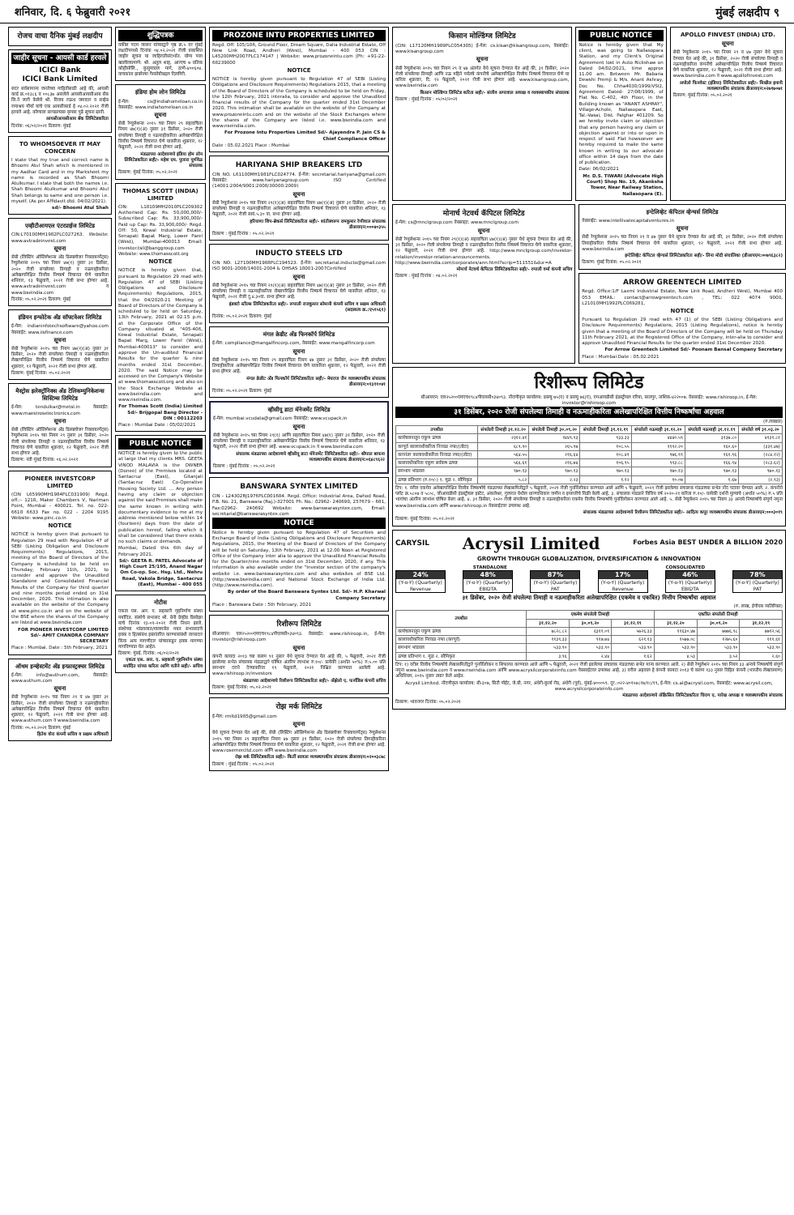शनिवार, दि. ६ फेब्रुवारी २०२१ मुंबई लक्षदीप ९
रोजच वाचा दैनिक मुंबई लक्षदीप
जाहीर सूचना - आयसी कार्ड हरवले
ICICI Bank
ICICI Bank Limited
सदर सर्वसामान्य जनतेच्या माहितीसाठी आहे की, आयसी कार्ड क्र.०१३८६ व ००८३७ असलेले आयसीआयसीआय बँक लि.ने जारी केलेले श्री. विजय राऊध जमादार व साहेब रामाश्रय मौर्या यांचे एक आयसीकार्ड हे ०४.०२.२०२१ रोजी हरवले आहे. कोणाला सापडल्यास कृपया पुढे सूचना द्यावी.
आयसीआयसीआय बँक लिमिटेडकरिता
दिनांक: ०६/०२/२०२१ ठिकाण: मुंबई
TO WHOMSOEVER IT MAY CONCERN
I state that my true and correct name is Bhoomi Atul Shah which is mentioned in my Aadhar Card and in my Marksheet my name is recorded as Shah Bhoomi Atulkumar. I state that both the names i.e. Shah Bhoomi Atulkumar and Bhoomi Atul Shah belongs to same and one person i.e. myself. (As per Affidavit dtd. 04/02/2021).
sd/- Bhoomi Atul Shah
एव्हीटीआयएल एंटरप्राईज लिमिटेड
CIN:L70100MH1982PLC027263. Website: www.avtradeinvest.com
सूचना
सेबी (लिस्टिंग ऑब्लिगेशन्स अँड डिस्क्लोजर रिक्वायरमेंट्स) रेग्युलेशन्स २०१५ च्या नियम ४७(१) नुसार ३१ डिसेंबर, २०२० रोजी संपलेल्या तिमाही व नऊमाहीकरिता अलेखापरिक्षित वित्तीय निष्कर्ष विचारात घेणे याकरिता शनिवार, १३ फेब्रुवारी, २०२१ रोजी सभा होणार आहे. www.avtradeinvest.com व www.bseindia.com
दिनांक: ०५.०२.२०२१ ठिकाण: मुंबई
इंडियन इन्फोटेक अँड सॉफ्टवेअर लिमिटेड
ई-मेल: indianinfotechsoftware@yahoo.com वेबसाईट: www.iisfinance.com
सूचना
सेबी रेग्युलेशन्स २०१५ च्या नियम ४७(१)(अ) नुसार ३१ डिसेंबर, २०२० रोजी संपलेल्या तिमाही व नऊमाहीकरिता लेखापरिक्षित वित्तीय निष्कर्ष विचारात घेणे याकरिता शुक्रवार, १२ फेब्रुवारी, २०२१ रोजी सभा होणार आहे.
ठिकाण: मुंबई दिनांक: ०५.०२.२०२१
मैस्ट्रोस इलेक्ट्रॉनिक्स अँड टेलिकम्युनिकेशन्स सिस्टिम्स लिमिटेड
ई-मेल: tendulkar@metsl.in वेबसाईट: www.maestroselectronics.com
सूचना
सेबी (लिस्टिंग ऑब्लिगेशन्स अँड डिस्क्लोजर रिक्वायरमेंट्स) रेग्युलेशन्स २०१५ च्या नियम २९ नुसार ३१ डिसेंबर, २०२० रोजी संपलेल्या तिमाही व नऊमाहीकरिता वित्तीय निष्कर्ष विचारात घेणे याकरिता शुक्रवार, १२ फेब्रुवारी, २०२१ रोजी सभा होणार आहे.
ठिकाण: नवी मुंबई दिनांक: ०६.०२.२०२१
PIONEER INVESTCORP LIMITED
(CIN L65990MH1984PLC031909) Regd. off.:- 1218, Maker Chambers V, Nariman Point, Mumbai - 400021. Tel. no. 022- 6618 6633 Fax no. 022 - 2204 9195 Website: www.pinc.co.in
NOTICE
NOTICE is hereby given that pursuant to Regulation 29 read with Regulation 47 of SEBI (Listing Obligation and Disclosure Requirements) Regulations, 2015, meeting of the Board of Directors of the Company is scheduled to be held on Thursday, February 11th, 2021, to consider and approve the Unaudited Standalone and Consolidated Financial Results of the Company for third quarter and nine months period ended on 31st December, 2020. This intimation is also available on the website of the Company at www.pinc.co.in and on the website of the BSE where the shares of the Company are listed at www.bseindia.com
FOR PIONEER INVESTCORP LIMITED Sd/- AMIT CHANDRA COMPANY SECRETARY
Place : Mumbai. Date : 5th February, 2021
ऑथम इन्व्हेस्टमेंट अँड इन्फ्रास्ट्रक्चर लिमिटेड
ई-मेल: info@authum.com, वेबसाईट: www.authum.com
सूचना
सेबी रेग्युलेशन्स २०१५ च्या नियम २९ व ४७ नुसार ३१ डिसेंबर, २०२० रोजी संपलेल्या तिमाही व नऊमाहीकरिता अलेखापरिक्षित वित्तीय निष्कर्ष विचारात घेणे याकरिता शुक्रवार, १२ फेब्रुवारी, २०२१ रोजी सभा होणार आहे. www.authum.com व www.bseindia.com
दिनांक: ०५.०२.२०२१ ठिकाण: मुंबई
हितेश वोरा कंपनी सचिव व सक्षम अधिकारी
शुद्धिपत्रक
वकील पदम जालन यांच्याद्वारे पृष्ठ क्र.५ वर मुंबई लक्षदीपमध्ये दिनांक ०४.०२.२०२१ रोजी प्रकाशित जाहीर सूचना या जाहिरातीसंदर्भात. योग्य पत्ता खालीलप्रमाणे: श्री. अतुल शाह, आरएच ७ प्रतिक कोहौसोलि., कुसुमाग्रज मार्ग, ठाणे-४००६०४. वाचकांना झालेल्या गैरसोयीबद्दल दिलगिरी.
इंडिया होम लोन लिमिटेड
ई-मेल: cs@indiahomeloan.co.in वेबसाईट: www.indiahomeloan.co.in
सूचना
सेबी रेग्युलेशन्स २०१५ च्या नियम २९ सहवाचिता नियम ४७(१)(अ) नुसार ३१ डिसेंबर, २०२० रोजी संपलेल्या तिमाही व नऊमाहीकरिता अलेखापरिक्षित वित्तीय निष्कर्ष विचारात घेणे याकरिता शुक्रवार, १२ फेब्रुवारी, २०२१ रोजी सभा होणार आहे.
मंडळाच्या आदेशान्वये इंडिया होम लोन लिमिटेडकरिता सही/- महेश एम. पुजारा पूर्णवेळ संचालक
ठिकाण: मुंबई दिनांक: ०५.०२.२०२१
THOMAS SCOTT (INDIA) LIMITED
CIN: L18109MH2010PLC209302 Authorised Cap: Rs. 50,000,000/- Subscribed Cap: Rs. 33,900,000/- Paid up Cap: Rs. 33,900,000/- Regd. Off: 50, Kewal Industrial Estate, Senapati Bapat Marg, Lower Parel (West), Mumbai-400013 Email: investor.tsil@banggroup.com Website: www.thomasscott.org
NOTICE
NOTICE is hereby given that, pursuant to Regulation 29 read with Regulation 47 of SEBI (Listing Obligations and Disclosure Requirements) Regulations, 2015, that the 04/2020-21 Meeting of Board of Directors of the Company is scheduled to be held on Saturday, 13th February, 2021 at 02.15 p.m. at the Corporate Office of the Company situated at "405-406, Kewal Industrial Estate, Senapati Bapat Marg, Lower Parel (West), Mumbai-400013" to consider and approve the Un-audited Financial Results for the quarter & nine months ended 31st December, 2020. The said Notice may be accessed on the Company's Website at www.thomasscott.org and also on the Stock Exchange Website at www.bseindia.com and www.nseindia.com.
For Thomas Scott (India) Limited Sd/- Brijgopal Bang Director - DIN : 00112203
Place : Mumbai Date : 05/02/2021
PUBLIC NOTICE
NOTICE is hereby given to the public at large that my clients MRS. GEETA VINOD MALAVIA is the OWNER (Donee) of the Premises located at Santacruz (East), Gitanjali (Santacruz East) Co-Operative Housing Society Ltd. ... Any person having any claim or objection against the said Premises shall make the same known in writing with documentary evidence to me at my address mentioned below within 14 (fourteen) days from the date of publication hereof, failing which it shall be considered that there exists no such claims or demands.
Mumbai, Dated this 6th day of February 2021.
Sd/- GEETA R. PATEL Advocate of High Court 25/195, Anand Nagar Om Co-op. Soc. Hsg. Ltd., Nehru Road, Vakola Bridge, Santacruz (East), Mumbai – 400 055
नोटीस
एकता एस. आर. ए. सहकारी गृहनिर्माण संस्था मर्यादित. संस्थेचे सभासद श्री. बेनी डेव्हीड डिसोझा यांचे दिनांक १३-०१-२०२१ रोजी निधन झाले. संस्थेच्या भांडवलात/मालमत्तेत मयत सभासदाचे हक्क व हितसंबंध हस्तांतरित करण्यासंबंधी वारसदार किंवा अन्य मागणीदार यांच्याकडून हक्क मागण्या मागविण्यात येत आहेत.
ठिकाण: मुंबई. दिनांक: ०६/०२/२०२१
एकता एस. आर. ए. सहकारी गृहनिर्माण संस्था मर्यादित यांच्या करिता आणि वतीने सही/- सचिव
PROZONE INTU PROPERTIES LIMITED
Regd. Off: 105/106, Ground Floor, Dream Square, Dalia Industrial Estate, Off New Link Road, Andheri (West), Mumbai - 400 053 CIN : L45200MH2007PLC174147 | Website: www.prozoneintu.com |Ph: +91-22-68239000
NOTICE
NOTICE is hereby given pursuant to Regulation 47 of SEBI (Listing Obligations and Disclosure Requirements) Regulations 2015, that a meeting of the Board of Directors of the Company is scheduled to be held on Friday, the 12th February, 2021 interalia, to consider and approve the Unaudited financial results of the Company for the quarter ended 31st December 2020. This intimation shall be available on the website of the Company at www.prozoneintu.com and on the website of the Stock Exchanges where the shares of the Company are listed i.e. www.bseindia.com and www.nseindia.com.
For Prozone Intu Properties Limited Sd/- Ajayendra P. Jain CS & Chief Compliance Officer
Date : 05.02.2021 Place : Mumbai
HARIYANA SHIP BREAKERS LTD
CIN NO. L61100MH1981PLC024774. ई-मेल: secretarial.hariyana@gmail.com वेबसाईट: www.hariyanagroup.com ISO Certified (14001:2004/9001:2008/30000:2009)
सूचना
सेबी रेग्युलेशन्स २०१५ च्या नियम २९(१)(अ) सहवाचिता नियम ४७(१)(अ) नुसार ३१ डिसेंबर, २०२० रोजी संपलेल्या तिमाही व नऊमाहीकरिता अलेखापरिक्षित वित्तीय निष्कर्ष विचारात घेणे याकरिता शनिवार, १३ फेब्रुवारी, २०२१ रोजी सायं.५.३० वा. सभा होणार आहे.
हरियाणा शिप-ब्रेकर्स लिमिटेडकरिता सही/- शांतीस्वरूप रामकुमार रेणीवाल संचालक डीआयएन:०००४०३५५
ठिकाण : मुंबई दिनांक : ०५.०२.२०२१
INDUCTO STEELS LTD
CIN NO. L27100MH1988PLC194523. ई-मेल: secretarial.inducto@gmail.com ISO 9001-2008/14001-2004 & OHSAS 18001-2007Certified
सूचना
सेबी रेग्युलेशन्स २०१५ च्या नियम २९(१)(अ) सहवाचिता नियम ४७(१)(अ) नुसार ३१ डिसेंबर, २०२० रोजी संपलेल्या तिमाही व नऊमाहीकरिता लेखापरिक्षित वित्तीय निष्कर्ष विचारात घेणे याकरिता शनिवार, १३ फेब्रुवारी, २०२१ रोजी दु.४.३०वा. सभा होणार आहे.
इंडक्टो स्टील्स लिमिटेडकरिता सही/- रूपाली राजकुमार सोमानी कंपनी सचिव व सक्षम अधिकारी (सदस्यत्व क्र.:ए५९५६१)
दिनांक: ०५.०२.२०२१ ठिकाण: मुंबई
मंगल क्रेडीट अँड फिनकॉर्प लिमिटेड
ई-मेल: compliance@mangalfincorp.com, वेबसाईट: www.mangalfincorp.com
सूचना
सेबी रेग्युलेशन्स २०१५ च्या नियम २९ सहवाचिता नियम ४७ नुसार ३१ डिसेंबर, २०२० रोजी संपलेल्या तिमाहीकरिता अलेखापरिक्षित वित्तीय निष्कर्ष विचारात घेणे याकरिता शुक्रवार, १२ फेब्रुवारी, २०२१ रोजी सभा होणार आहे.
मंगल क्रेडीट अँड फिनकॉर्प लिमिटेडकरिता सही/- मेघराज जैन व्यवस्थापकीय संचालक डीआयएन:०१३११०४१
दिनांक: ०५.०२.२०२१ ठिकाण: मुंबई
व्हीसीयू डाटा मॅनेजमेंट लिमिटेड
ई-मेल: mumbai.vcudata@gmail.com वेबसाईट: www.vcupack.in
सूचना
सेबी रेग्युलेशन्स २०१५ च्या नियम २९(१) आणि सहवाचिता नियम ४७(१) नुसार ३१ डिसेंबर, २०२० रोजी संपलेल्या तिमाही व नऊमाहीकरिता अलेखापरिक्षित वित्तीय निष्कर्ष विचारात घेणे याकरिता शनिवार, १३ फेब्रुवारी, २०२१ रोजी सभा होणार आहे. www.vcupack.in व www.bseindia.com
संचालक मंडळाच्या आदेशान्वये व्हीसीयू डाटा मॅनेजमेंट लिमिटेडकरिता सही/- श्रीपाल बाफना व्यवस्थापकीय संचालक डीआयएन:०६४८९६२२
ठिकाण : मुंबई दिनांक : ०५.०२.२०२१
BANSWARA SYNTEX LIMITED
CIN - L24302RJ1976PLC001684. Regd. Office: Industrial Area, Dahod Road, P.B. No. 21, Banswara (Raj.)-327001 Ph. No.: 02962- 240690, 257679 – 681, Fax:02962- 240692 Website: www.banswarasyntex.com, Email: secretarial@banswarasyntex.com
NOTICE
Notice is hereby given pursuant to Regulation 47 of Securities and Exchange Board of India (Listing Obligations and Disclosure Requirements) Regulations, 2015, the Meeting of the Board of Directors of the Company will be held on Saturday, 13th February, 2021 at 12.00 Noon at Registered Office of the Company inter alia to approve the Unaudited Financial Results for the Quarter/nine months ended on 31st December, 2020, if any. This information is also available under the "Investor section of the company's website i.e. www.banswarasyntex.com and also websites of BSE Ltd. (http://www.bseindia.com) and National Stock Exchange of India Ltd. (http://www.nseindia.com).
By order of the Board Banswara Syntex Ltd. Sd/- H.P. Kharwal Company Secretary
Place : Banswara Date : 5th February, 2021
रिशीरूप लिमिटेड
सीआयएन: एल२५२००एमएच१९८४पीएलसी०३४०९३. वेबसाईट: www.rishiroop.in, ई-मेल: investor@rishiroop.com
सूचना
कंपनी कायदा २०१३ च्या कलम ९१ नुसार येथे सूचना देण्यात येत आहे की, ५ फेब्रुवारी, २०२१ रोजी झालेल्या सभेत संचालक मंडळाद्वारे घोषित अंतरिम लाभांश रु.१०/- प्रत्येकी (अर्थात ५०%) रु.५.०० प्रति समभाग दराने देण्याकरिता १९ फेब्रुवारी, २०२१ निश्चित करण्यात आलेली आहे. www.rishiroop.in/investors
मंडळाच्या आदेशान्वये रिशीरूप लिमिटेडकरिता सही/- अँझेलो ए. फर्नांडिस कंपनी सचिव
ठिकाण: मुंबई दिनांक: ०५.०२.२०२१
रोझ मर्क लिमिटेड
ई-मेल: rmltd1985@gmail.com
सूचना
येथे सूचना देण्यात येत आहे की, सेबी (लिस्टिंग ऑब्लिगेशन्स अँड डिस्क्लोजर रिक्वायरमेंट्स) रेग्युलेशन्स २०१५ च्या नियम २९ सहवाचिता नियम ४७ नुसार ३१ डिसेंबर, २०२० रोजी संपलेल्या तिमाहीकरिता अलेखापरिक्षित वित्तीय निष्कर्ष विचारात घेणे याकरिता शुक्रवार, १२ फेब्रुवारी, २०२१ रोजी सभा होणार आहे. www.rosemercltd.com आणि www.bseindia.com
रोझ मर्क लिमिटेडकरिता सही/- किर्ती सावला व्यवस्थापकीय संचालक डीआयएन:०२००३८७८
ठिकाण : मुंबई दिनांक : ०५.०२.२०२१
किसान मोल्डिंग्ज लिमिटेड
(CIN: L17120MH1989PLC054305) ई-मेल: cs.kisan@kisangroup.com, वेबसाईट: www.kisangroup.com
सूचना
सेबी रेग्युलेशन्स २०१५ च्या नियम २९ व ४७ अंतर्गत येथे सूचना देण्यात येत आहे की, ३१ डिसेंबर, २०२० रोजी संपलेल्या तिमाही आणि नऊ महिने पर्यंतचे कंपनीचे अलेखापरिक्षित वित्तीय निष्कर्ष विचारात घेणे या करिता शुक्रवार, दि. १२ फेब्रुवारी, २०२१ रोजी सभा होणार आहे. www.kisangroup.com, www.bseindia.com
किसान मोल्डिंग्ज लिमिटेड करिता सही/- संजीव अगरवाल अध्यक्ष व व्यवस्थापकीय संचालक
ठिकाण : मुंबई दिनांक : ०५/०२/२०२१
PUBLIC NOTICE
Notice is hereby given that My client, was going to Nallasopara Station, and my Client's Original Agreement lost in Auto Rickshaw on Dated 04/02/2021, time approx 11.00 am. Between Mr. Babaria Dewshi Premji & M/s. Anant Ashray, Doc No. Chha4030/1999/VSI2, Agreement Dated- 27/08/1999, of Flat No. C-402, 4th Floor, in the Building known as "ANANT ASHRAY", Village-Achole, Nallasopara East, Tal.-Vasai, Dist. Palghar 401209. So we hereby invite claim or objection that any person having any claim or objection against or into or upon in respect of said Flat howsoever are hereby required to make the same known in writing to our advocate office within 14 days from the date of publication.
Date: 06/02/2021
Mr. D.S. TIWARI (Advocate High Court) Shop No. 19, Akanksha Tower, Near Railway Station, Nallasopara (E).
APOLLO FINVEST (INDIA) LTD.
सूचना
सेबी रेग्युलेशन्स २०१५ च्या नियम २९ व ४७ नुसार येथे सूचना देण्यात येत आहे की, ३१ डिसेंबर, २०२० रोजी संपलेल्या तिमाही व नऊमाहीकरिता कंपनीचे अलेखापरिक्षित वित्तीय निष्कर्ष विचारात घेणे याकरिता शुक्रवार, १२ फेब्रुवारी, २०२१ रोजी सभा होणार आहे. www.bseindia.com व www.apollofinvest.com
अपोलो फिनवेस्ट (इंडिया) लिमिटेडकरिता सही/- मिखील इनानी व्यवस्थापकीय संचालक डीआयएन:०२७१७०७१
ठिकाण: मुंबई दिनांक: ०५.०२.२०२१
मोनार्च नेटवर्थ कॅपिटल लिमिटेड
ई-मेल: cs@mnclgroup.com वेबसाइट: www.mnclgroup.com
सूचना
सेबी रेग्युलेशन्स २०१५ च्या नियम २९(१)(अ) सहवाचिता ४७(१)(अ) नुसार येथे सूचना देण्यात येत आहे की, ३१ डिसेंबर, २०२० रोजी संपलेल्या तिमाही व नऊमाहीकरिता वित्तीय निष्कर्ष विचारात घेणे याकरिता शुक्रवार, १२ फेब्रुवारी, २०२१ रोजी सभा होणार आहे. http://www.mnclgroup.com/investor-relation/investor-relation-announcements. http://www.bseindia.com/corporates/ann.html?scrip=511551&dur=A
मोनार्च नेटवर्थ कॅपिटल लिमिटेडकरिता सही/- रुपाली वर्मा कंपनी सचिव
ठिकाण : मुंबई दिनांक : ०४.०२.२०२१
इन्टेलिव्हेट कॅपिटल व्हेन्चर्स लिमिटेड
वेबसाईट: www.intellivatecapitalventures.in
सूचना
सेबी रेग्युलेशन्स २०१५ च्या नियम २९ व ४७ नुसार येथे सूचना देण्यात येत आहे की, ३१ डिसेंबर, २०२० रोजी संपलेल्या तिमाहीकरिता वित्तीय निष्कर्ष विचारात घेणे याकरिता शुक्रवार, १२ फेब्रुवारी, २०२१ रोजी सभा होणार आहे. www.bseindia.com
इन्टेलिव्हेट कॅपिटल व्हेन्चर्स लिमिटेडकरिता सही/- लिना मोदी संचालिका (डीआयएन:००७९६३८२)
ठिकाण: मुंबई दिनांक: ०५.०२.२०२१
ARROW GREENTECH LIMITED
Regd. Office:1/F Laxmi Industrial Estate, New Link Road, Andheri West), Mumbai 400 053 EMAIL: contact@arrowgreentech.com , TEL: 022 4074 9000, L21010MH1992PLC069281,
NOTICE
Pursuant to Regulation 29 read with 47 (1) of the SEBI (Listing Obligations and Disclosure Requirements) Regulations, 2015 (Listing Regulations), notice is hereby given that a meeting of the Board of Directors of the Company will be held on Thursday 11th February 2021, at the Registered Office of the Company, inter-alia to consider and approve Unaudited Financial Results for the quarter ended 31st December 2020.
For Arrow Greentech Limited Sd/- Poonam Bansal Company Secretary
Place : Mumbai Date : 05.02.2021
रिशीरूप लिमिटेड
सीआयएन: एल२५२००एमएच१९८४पीएलसी०३४०९३. नोंदणीकृत कार्यालय: डब्ल्यु ७५(ए) व डब्ल्यु ७६(ए), एमआयडीसी इंडस्ट्रीयल एरिया, सातपुर, नाशिक-४२२००७. वेबसाईट: www.rishiroop.in, ई-मेल: investor@rishiroop.com
३१ डिसेंबर, २०२० रोजी संपलेल्या तिमाही व नऊमाहीकरिता अलेखापरिक्षित वित्तीय निष्कर्षांचा अहवाल
(रु.लाखात)
| तपशील | संपलेली तिमाही ३१.१२.२० | संपलेली तिमाही ३०.०९.२० | संपलेली तिमाही ३१.१२.१९ | संपलेली नऊमाही ३१.१२.२० | संपलेली नऊमाही ३१.१२.१९ | संपलेले वर्ष ३१.०३.२० |
| --- | --- | --- | --- | --- | --- | --- |
| कार्यचलनातून एकूण उत्पन्न | २३१२.४१ | १४४९.९३ | ९३३.३३ | ४४४०.५९ | ३१३७.८० | ४१३१.८१ |
| करपूर्व कालावधीकरिता निव्वळ नफा/(तोटा) | ६८९.१० | २६५.१७ | १०८.५५ | ११९२.२० | १६०.६० | (३३१.४७) |
| करानंतर कालावधीकरिता निव्वळ नफा/(तोटा) | ५६४.५५ | २१६.६४ | १०८.४१ | ९७६.९९ | १६१.९६ | (२८४.१२) |
| कालावधीकरिता एकूण सर्वंकष उत्पन्न | ५६६.६१ | २१६.७४ | १०६.९५ | ९९३.८८ | १६६.९४ | (२८३.६२) |
| समभाग भांडवल | ९७०.१३ | ९७०.१३ | ९७०.१३ | ९७०.१३ | ९७०.१३ | ९७०.१३ |
| उत्पन्न प्रतिभाग (रु.१०/-) १. मूळ २. सौमिकृत | ५.८२ | २.२३ | १.१२ | १०.०७ | १.६७ | (२.९३) |
टिप: १. वरील एकमेव अलेखापरिक्षित वित्तीय निष्कर्षांचे मंडळाच्या लेखासमितीद्वारे ५ फेब्रुवारी, २०२१ रोजी पुनर्विलोकन करण्यात आले आणि ५ फेब्रुवारी, २०२१ रोजी झालेल्या संचालक मंडळाच्या सभेत नोंद पटावर घेण्यात आले. २. कंपनीने प्लॉट क्र.५८०७ व ५८०८, जीआयडीसी इंडस्ट्रीयल इस्टेट, अंकलेश्वर, गुजरात येथील धारणाधिकार जमीन व इमारतीचे विक्री केली आहे. ३. संचालक मंडळाने वित्तिय वर्ष २०२०-२१ करिता रु.१०/- प्रत्येकी दर्शनी मुल्याचे (अर्थात ५०%) रु.५ प्रति भागांचा अंतरिम लाभांश घोषित केला आहे. ४. ३१ डिसेंबर, २०२० रोजी संपलेल्या तिमाही व नऊमाहीकरिता एकमेव वित्तीय निष्कर्षांचे पुनर्विलोकन करण्यात आले आहे. ५. सेबी रेग्युलेशन २०१५ च्या नियम ३३ अन्वये निष्कर्षांचे संपूर्ण नमुना www.bseindia.com आणि www.rishiroop.in वेबसाईटवर उपलब्ध आहे.
संचालक मंडळाच्या आदेशान्वये रिशीरूप लिमिटेडकरिता सही/- आदित्य कपूर व्यवस्थापकीय संचालक डीआयएन:०००३०१९
ठिकाण: मुंबई दिनांक: ०५.०२.२०२१
CARYSIL Acrysil Limited Forbes Asia BEST UNDER A BILLION 2020
GROWTH THROUGH GLOBALIZATION, DIVERSIFICATION & INNOVATION
STANDALONE CONSOLIDATED
24%
(Y-o-Y) (Quarterly) Revenue
48%
(Y-o-Y) (Quarterly) EBIDTA
87%
(Y-o-Y) (Quarterly) PAT
17%
(Y-o-Y) (Quarterly) Revenue
46%
(Y-o-Y) (Quarterly) EBIDTA
78%
(Y-o-Y) (Quarterly) PAT
३१ डिसेंबर, २०२० रोजी संपलेल्या तिमाही व नऊमाहीकरिता अलेखापरिक्षित (एकमेव व एकत्रित) वित्तीय निष्कर्षांचा अहवाल
(रु. लाख, ईपीएस व्यतिरिक्त)
| तपशील | एकमेव संपलेली तिमाही | | | एकत्रित संपलेली तिमाही | | |
| --- | --- | --- | --- | --- | --- | --- |
| | ३१.१२.२० | ३०.०९.२० | ३१.१२.१९ | ३१.१२.२० | ३०.०९.२० | ३१.१२.१९ |
| कार्यचलनातून एकूण उत्पन्न | ७८२८.८२ | ६३११.०९ | ५७२६.३३ | ११६३०.४७ | ७७७६.९८ | ७७९२.५६ |
| कालावधीकरिता निव्वळ नफा (करपूर्व) | ११३९.३३ | ९१७.७४ | ६२१.१३ | १५७७.०८ | १२७५.६० | १११.६१ |
| समभाग भांडवल | ५३३.९० | ५३३.९० | ५३३.९० | ५३३.९० | ५३३.९० | ५३३.९० |
| उत्पन्न प्रतिभाग १. मूळ २. सौमिकृत | ३.९६ | २.४४ | १.६२ | ४.५३ | ३.५२ | २.६० |
टिप: १) वरील वित्तीय निष्कर्षांचे लेखासमितीद्वारे पुनर्विलोकन व शिफारस करण्यात आले आणि ५ फेब्रुवारी, २०२१ रोजी झालेल्या संचालक मंडळाच्या सभेत मान्य करण्यात आले. २) सेबी रेग्युलेशन २०१५ च्या नियम ३३ अन्वये निष्कर्षांचे संपूर्ण नमुना www.bseindia.com व www.nseindia.com आणि www.acrysilcorporateinfo.com वेबसाईटवर उपलब्ध आहे. ३) वरील अहवाल हे कंपनी कायदा २०१३ चे कलम १३३ नुसार विहित कंपनी (भारतीय लेखाप्रमाण) अधिनियम, २०१५ नुसार तयार केले आहेत.
Acrysil Limited. नोंदणीकृत कार्यालय: बी-३०७, सिटी पॉईंट, जे.बी. नगर, अंधेरी-कुर्ला रोड, अंधेरी (पूर्व), मुंबई-४०००५९. दूर.:०२२-४०१५७८१७/१८/१९, ई-मेल: cs.al@acrysil.com, वेबसाईट: www.acrysil.com, www.acrysilcorporateinfo.com
मंडळाच्या आदेशान्वये ॲक्रिसिल लिमिटेडकरिता चिराग ए. पारेख अध्यक्ष व व्यवस्थापकीय संचालक
ठिकाण: भावनगर दिनांक: ०५.०२.२०२१